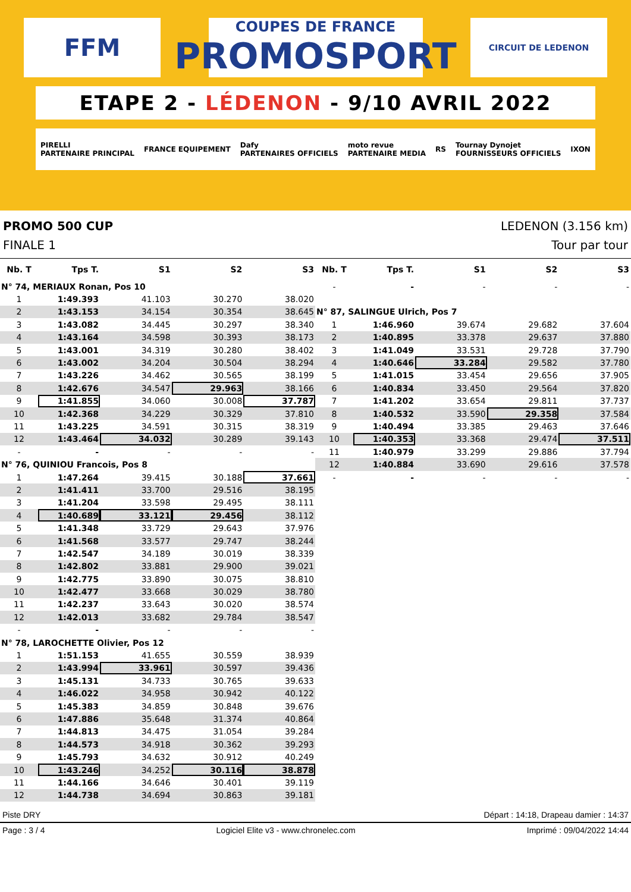FFM
COUPES DE FRANCE
PROMOSPORT
CIRCUIT DE LEDENON
ETAPE 2 - LÉDENON - 9/10 AVRIL 2022
PIRELLI
PARTENAIRE PRINCIPAL FRANCE EQUIPEMENT Dafy
PARTENAIRES OFFICIELS moto revue
PARTENAIRE MEDIA RS Tournay Dynojet
FOURNISSEURS OFFICIELS IXON
PROMO 500 CUP LEDENON (3.156 km)
FINALE 1 Tour par tour
| Nb. T | Tps T. | S1 | S2 | S3 |
| --- | --- | --- | --- | --- |
| N° 74, MERIAUX Ronan, Pos 10 | | | | |
| 1 | 1:49.393 | 41.103 | 30.270 | 38.020 |
| 2 | 1:43.153 | 34.154 | 30.354 | 38.645 |
| 3 | 1:43.082 | 34.445 | 30.297 | 38.340 |
| 4 | 1:43.164 | 34.598 | 30.393 | 38.173 |
| 5 | 1:43.001 | 34.319 | 30.280 | 38.402 |
| 6 | 1:43.002 | 34.204 | 30.504 | 38.294 |
| 7 | 1:43.226 | 34.462 | 30.565 | 38.199 |
| 8 | 1:42.676 | 34.547 | 29.963 | 38.166 |
| 9 | 1:41.855 | 34.060 | 30.008 | 37.787 |
| 10 | 1:42.368 | 34.229 | 30.329 | 37.810 |
| 11 | 1:43.225 | 34.591 | 30.315 | 38.319 |
| 12 | 1:43.464 | 34.032 | 30.289 | 39.143 |
| - | - | - | - | - |
| N° 76, QUINIOU Francois, Pos 8 | | | | |
| 1 | 1:47.264 | 39.415 | 30.188 | 37.661 |
| 2 | 1:41.411 | 33.700 | 29.516 | 38.195 |
| 3 | 1:41.204 | 33.598 | 29.495 | 38.111 |
| 4 | 1:40.689 | 33.121 | 29.456 | 38.112 |
| 5 | 1:41.348 | 33.729 | 29.643 | 37.976 |
| 6 | 1:41.568 | 33.577 | 29.747 | 38.244 |
| 7 | 1:42.547 | 34.189 | 30.019 | 38.339 |
| 8 | 1:42.802 | 33.881 | 29.900 | 39.021 |
| 9 | 1:42.775 | 33.890 | 30.075 | 38.810 |
| 10 | 1:42.477 | 33.668 | 30.029 | 38.780 |
| 11 | 1:42.237 | 33.643 | 30.020 | 38.574 |
| 12 | 1:42.013 | 33.682 | 29.784 | 38.547 |
| - | - | - | - | - |
| N° 78, LAROCHETTE Olivier, Pos 12 | | | | |
| 1 | 1:51.153 | 41.655 | 30.559 | 38.939 |
| 2 | 1:43.994 | 33.961 | 30.597 | 39.436 |
| 3 | 1:45.131 | 34.733 | 30.765 | 39.633 |
| 4 | 1:46.022 | 34.958 | 30.942 | 40.122 |
| 5 | 1:45.383 | 34.859 | 30.848 | 39.676 |
| 6 | 1:47.886 | 35.648 | 31.374 | 40.864 |
| 7 | 1:44.813 | 34.475 | 31.054 | 39.284 |
| 8 | 1:44.573 | 34.918 | 30.362 | 39.293 |
| 9 | 1:45.793 | 34.632 | 30.912 | 40.249 |
| 10 | 1:43.246 | 34.252 | 30.116 | 38.878 |
| 11 | 1:44.166 | 34.646 | 30.401 | 39.119 |
| 12 | 1:44.738 | 34.694 | 30.863 | 39.181 |
| Nb. T | Tps T. | S1 | S2 | S3 |
| --- | --- | --- | --- | --- |
| - | - | - | - | - |
| N° 87, SALINGUE Ulrich, Pos 7 | | | | |
| 1 | 1:46.960 | 39.674 | 29.682 | 37.604 |
| 2 | 1:40.895 | 33.378 | 29.637 | 37.880 |
| 3 | 1:41.049 | 33.531 | 29.728 | 37.790 |
| 4 | 1:40.646 | 33.284 | 29.582 | 37.780 |
| 5 | 1:41.015 | 33.454 | 29.656 | 37.905 |
| 6 | 1:40.834 | 33.450 | 29.564 | 37.820 |
| 7 | 1:41.202 | 33.654 | 29.811 | 37.737 |
| 8 | 1:40.532 | 33.590 | 29.358 | 37.584 |
| 9 | 1:40.494 | 33.385 | 29.463 | 37.646 |
| 10 | 1:40.353 | 33.368 | 29.474 | 37.511 |
| 11 | 1:40.979 | 33.299 | 29.886 | 37.794 |
| 12 | 1:40.884 | 33.690 | 29.616 | 37.578 |
| - | - | - | - | - |
Piste DRY Départ : 14:18, Drapeau damier : 14:37
Page : 3 / 4 Logiciel Elite v3 - www.chronelec.com Imprimé : 09/04/2022 14:44